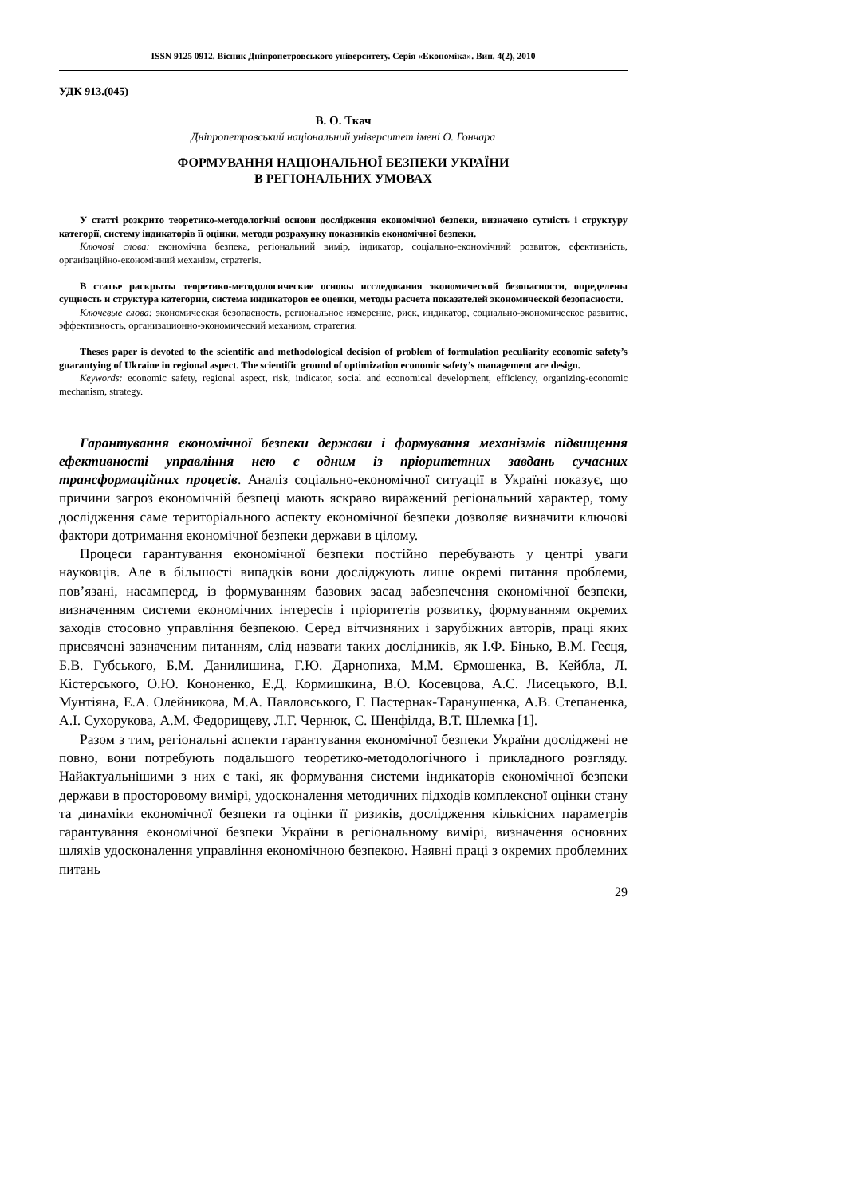ISSN 9125 0912. Вісник Дніпропетровського університету. Серія «Економіка». Вип. 4(2), 2010
УДК 913.(045)
В. О. Ткач
Дніпропетровський національний університет імені О. Гончара
ФОРМУВАННЯ НАЦІОНАЛЬНОЇ БЕЗПЕКИ УКРАЇНИ
В РЕГІОНАЛЬНИХ УМОВАХ
У статті розкрито теоретико-методологічні основи дослідження економічної безпеки, визначено сутність і структуру категорії, систему індикаторів її оцінки, методи розрахунку показників економічної безпеки.
Ключові слова: економічна безпека, регіональний вимір, індикатор, соціально-економічний розвиток, ефективність, організаційно-економічний механізм, стратегія.
В статье раскрыты теоретико-методологические основы исследования экономической безопасности, определены сущность и структура категории, система индикаторов ее оценки, методы расчета показателей экономической безопасности.
Ключевые слова: экономическая безопасность, региональное измерение, риск, индикатор, социально-экономическое развитие, эффективность, организационно-экономический механизм, стратегия.
Theses paper is devoted to the scientific and methodological decision of problem of formulation peculiarity economic safety’s guarantying of Ukraine in regional aspect. The scientific ground of optimization economic safety’s management are design.
Keywords: economic safety, regional aspect, risk, indicator, social and economical development, efficiency, organizing-economic mechanism, strategy.
Гарантування економічної безпеки держави і формування механізмів підвищення ефективності управління нею є одним із пріоритетних завдань сучасних трансформаційних процесів. Аналіз соціально-економічної ситуації в Україні показує, що причини загроз економічній безпеці мають яскраво виражений регіональний характер, тому дослідження саме територіального аспекту економічної безпеки дозволяє визначити ключові фактори дотримання економічної безпеки держави в цілому.
Процеси гарантування економічної безпеки постійно перебувають у центрі уваги науковців. Але в більшості випадків вони досліджують лише окремі питання проблеми, пов’язані, насамперед, із формуванням базових засад забезпечення економічної безпеки, визначенням системи економічних інтересів і пріоритетів розвитку, формуванням окремих заходів стосовно управління безпекою. Серед вітчизняних і зарубіжних авторів, праці яких присвячені зазначеним питанням, слід назвати таких дослідників, як І.Ф. Бінько, В.М. Геєця, Б.В. Губського, Б.М. Данилишина, Г.Ю. Дарнопиха, М.М. Єрмошенка, В. Кейбла, Л. Кістерського, О.Ю. Кононенко, Е.Д. Кормишкина, В.О. Косевцова, А.С. Лисецького, В.І. Мунтіяна, Е.А. Олейникова, М.А. Павловського, Г. Пастернак-Таранушенка, А.В. Степаненка, А.І. Сухорукова, А.М. Федорищеву, Л.Г. Чернюк, С. Шенфілда, В.Т. Шлемка [1].
Разом з тим, регіональні аспекти гарантування економічної безпеки України досліджені не повно, вони потребують подальшого теоретико-методологічного і прикладного розгляду. Найактуальнішими з них є такі, як формування системи індикаторів економічної безпеки держави в просторовому вимірі, удосконалення методичних підходів комплексної оцінки стану та динаміки економічної безпеки та оцінки її ризиків, дослідження кількісних параметрів гарантування економічної безпеки України в регіональному вимірі, визначення основних шляхів удосконалення управління економічною безпекою. Наявні праці з окремих проблемних питань
29